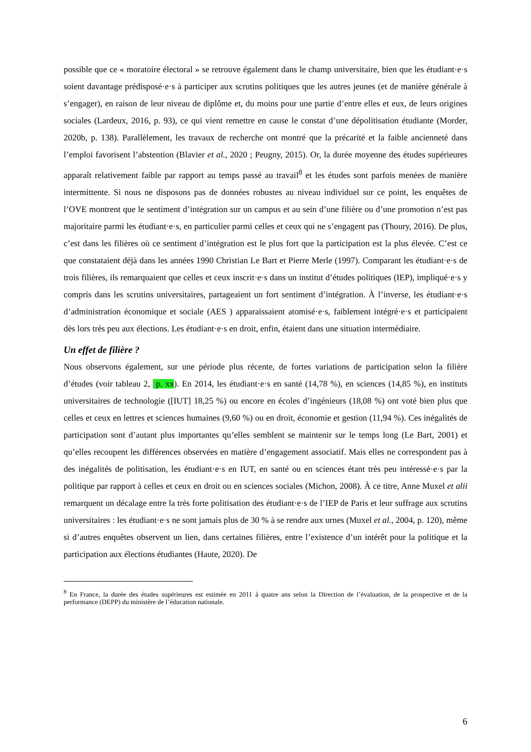possible que ce « moratoire électoral » se retrouve également dans le champ universitaire, bien que les étudiant·e·s soient davantage prédisposé·e·s à participer aux scrutins politiques que les autres jeunes (et de manière générale à s’engager), en raison de leur niveau de diplôme et, du moins pour une partie d’entre elles et eux, de leurs origines sociales (Lardeux, 2016, p. 93), ce qui vient remettre en cause le constat d’une dépolitisation étudiante (Morder, 2020b, p. 138). Parallèlement, les travaux de recherche ont montré que la précarité et la faible ancienneté dans l’emploi favorisent l’abstention (Blavier et al., 2020 ; Peugny, 2015). Or, la durée moyenne des études supérieures apparaît relativement faible par rapport au temps passé au travail<sup>8</sup> et les études sont parfois menées de manière intermittente. Si nous ne disposons pas de données robustes au niveau individuel sur ce point, les enquêtes de l’OVE montrent que le sentiment d’intégration sur un campus et au sein d’une filière ou d’une promotion n’est pas majoritaire parmi les étudiant·e·s, en particulier parmi celles et ceux qui ne s’engagent pas (Thoury, 2016). De plus, c’est dans les filières où ce sentiment d’intégration est le plus fort que la participation est la plus élevée. C’est ce que constataient déjà dans les années 1990 Christian Le Bart et Pierre Merle (1997). Comparant les étudiant·e·s de trois filières, ils remarquaient que celles et ceux inscrit·e·s dans un institut d’études politiques (IEP), impliqué·e·s y compris dans les scrutins universitaires, partageaient un fort sentiment d’intégration. À l’inverse, les étudiant·e·s d’administration économique et sociale (AES ) apparaissaient atomisé·e·s, faiblement intégré·e·s et participaient dès lors très peu aux élections. Les étudiant·e·s en droit, enfin, étaient dans une situation intermédiaire.
Un effet de filière ?
Nous observons également, sur une période plus récente, de fortes variations de participation selon la filière d’études (voir tableau 2, p. xx). En 2014, les étudiant·e·s en santé (14,78 %), en sciences (14,85 %), en instituts universitaires de technologie ([IUT] 18,25 %) ou encore en écoles d’ingénieurs (18,08 %) ont voté bien plus que celles et ceux en lettres et sciences humaines (9,60 %) ou en droit, économie et gestion (11,94 %). Ces inégalités de participation sont d’autant plus importantes qu’elles semblent se maintenir sur le temps long (Le Bart, 2001) et qu’elles recoupent les différences observées en matière d’engagement associatif. Mais elles ne correspondent pas à des inégalités de politisation, les étudiant·e·s en IUT, en santé ou en sciences étant très peu intéressé·e·s par la politique par rapport à celles et ceux en droit ou en sciences sociales (Michon, 2008). À ce titre, Anne Muxel et alii remarquent un décalage entre la très forte politisation des étudiant·e·s de l’IEP de Paris et leur suffrage aux scrutins universitaires : les étudiant·e·s ne sont jamais plus de 30 % à se rendre aux urnes (Muxel et al., 2004, p. 120), même si d’autres enquêtes observent un lien, dans certaines filières, entre l’existence d’un intérêt pour la politique et la participation aux élections étudiantes (Haute, 2020). De
<sup>8</sup> En France, la durée des études supérieures est estimée en 2011 à quatre ans selon la Direction de l’évaluation, de la prospective et de la performance (DEPP) du ministère de l’éducation nationale.
6